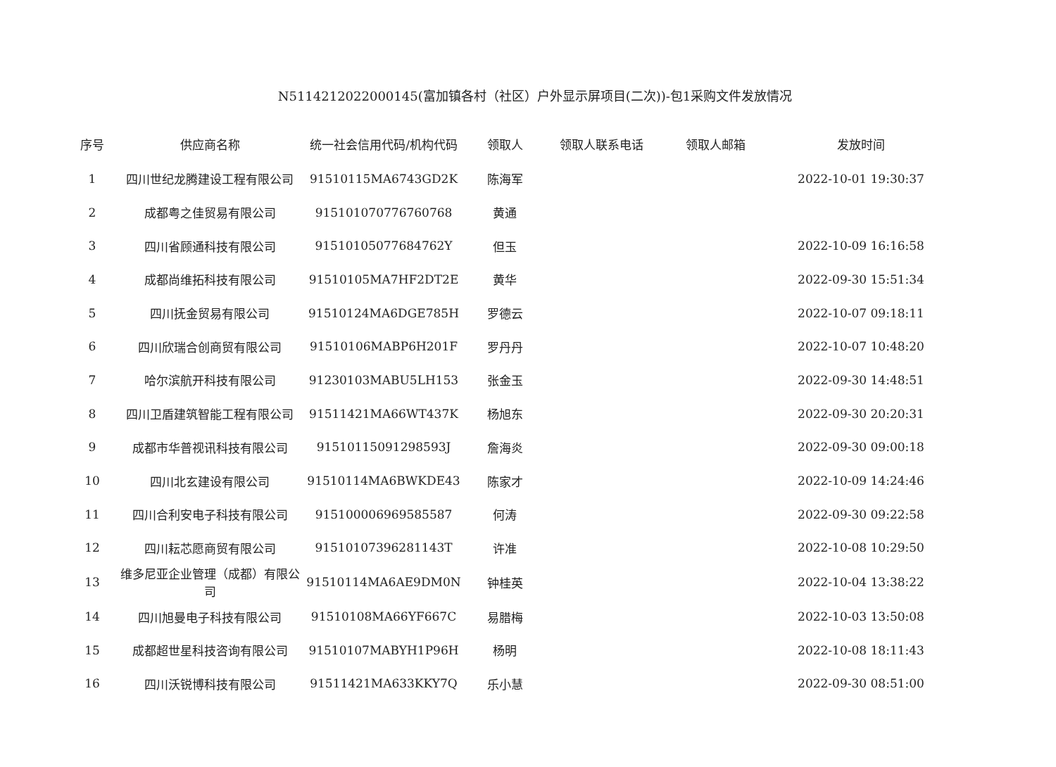N5114212022000145(富加镇各村（社区）户外显示屏项目(二次))-包1采购文件发放情况
| 序号 | 供应商名称 | 统一社会信用代码/机构代码 | 领取人 | 领取人联系电话 | 领取人邮箱 | 发放时间 |
| --- | --- | --- | --- | --- | --- | --- |
| 1 | 四川世纪龙腾建设工程有限公司 | 91510115MA6743GD2K | 陈海军 | | | 2022-10-01 19:30:37 |
| 2 | 成都粤之佳贸易有限公司 | 915101070776760768 | 黄通 | | | |
| 3 | 四川省顾通科技有限公司 | 91510105077684762Y | 但玉 | | | 2022-10-09 16:16:58 |
| 4 | 成都尚维拓科技有限公司 | 91510105MA7HF2DT2E | 黄华 | | | 2022-09-30 15:51:34 |
| 5 | 四川抚金贸易有限公司 | 91510124MA6DGE785H | 罗德云 | | | 2022-10-07 09:18:11 |
| 6 | 四川欣瑞合创商贸有限公司 | 91510106MABP6H201F | 罗丹丹 | | | 2022-10-07 10:48:20 |
| 7 | 哈尔滨航开科技有限公司 | 91230103MABU5LH153 | 张金玉 | | | 2022-09-30 14:48:51 |
| 8 | 四川卫盾建筑智能工程有限公司 | 91511421MA66WT437K | 杨旭东 | | | 2022-09-30 20:20:31 |
| 9 | 成都市华普视讯科技有限公司 | 91510115091298593J | 詹海炎 | | | 2022-09-30 09:00:18 |
| 10 | 四川北玄建设有限公司 | 91510114MA6BWKDE43 | 陈家才 | | | 2022-10-09 14:24:46 |
| 11 | 四川合利安电子科技有限公司 | 915100006969585587 | 何涛 | | | 2022-09-30 09:22:58 |
| 12 | 四川耘芯愿商贸有限公司 | 91510107396281143T | 许准 | | | 2022-10-08 10:29:50 |
| 13 | 维多尼亚企业管理（成都）有限公司 | 91510114MA6AE9DM0N | 钟桂英 | | | 2022-10-04 13:38:22 |
| 14 | 四川旭曼电子科技有限公司 | 91510108MA66YF667C | 易腊梅 | | | 2022-10-03 13:50:08 |
| 15 | 成都超世星科技咨询有限公司 | 91510107MABYH1P96H | 杨明 | | | 2022-10-08 18:11:43 |
| 16 | 四川沃锐博科技有限公司 | 91511421MA633KKY7Q | 乐小慧 | | | 2022-09-30 08:51:00 |